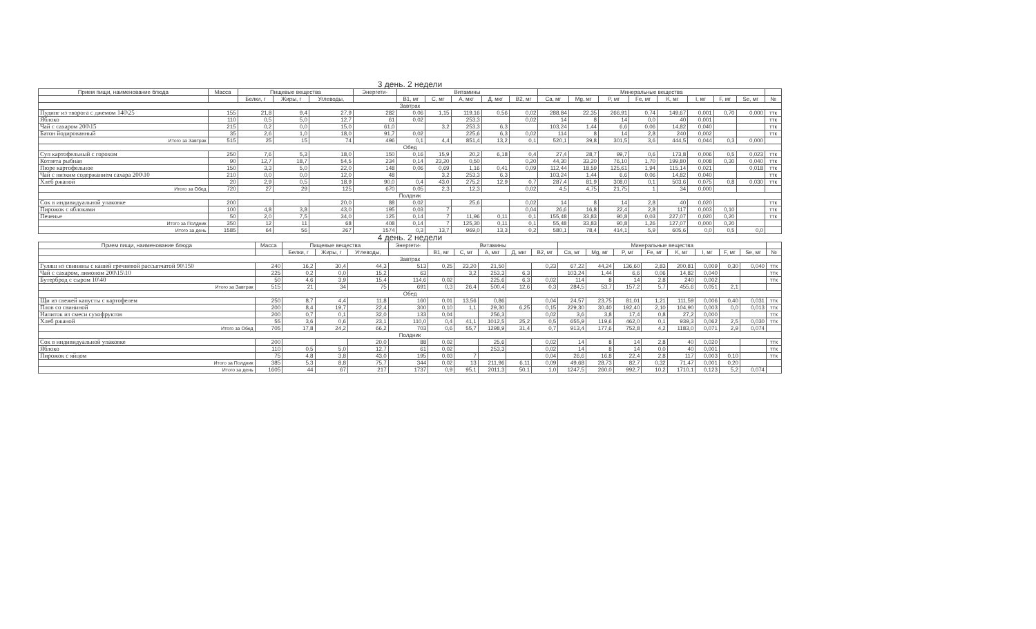3 день. 2 недели
| Прием пищи, наименование блюда | Масса | Пищевые вещества | | | Энергети- | Витамины | | | | | Минеральные вещества | | | | | | | | |
| --- | --- | --- | --- | --- | --- | --- | --- | --- | --- | --- | --- | --- | --- | --- | --- | --- | --- | --- | --- |
| | | Белки, г | Жиры, г | Углеводы, | | B1, мг | C, мг | A, мкг | Д, мкг | B2, мг | Ca, мг | Mg, мг | P, мг | Fe, мг | K, мг | I, мг | F, мг | Se, мг | № |
| Завтрак | | | | | | | | | | | | | | | | | | | |
| Пудинг из творога с джемом 140\25 | 155 | 21,8 | 9,4 | 27,9 | 282 | 0,06 | 1,15 | 119,16 | 0,56 | 0,02 | 288,84 | 22,35 | 266,91 | 0,74 | 149,67 | 0,001 | 0,70 | 0,000 | ттк |
| Яблоко | 110 | 0,5 | 5,0 | 12,7 | 61 | 0,02 | | 253,3 | | 0,02 | 14 | 8 | 14 | 0,0 | 40 | 0,001 | | | ттк |
| Чай с сахаром 200\15 | 215 | 0,2 | 0,0 | 15,0 | 61,0 | | 3,2 | 253,3 | 6,3 | | 103,24 | 1,44 | 6,6 | 0,06 | 14,82 | 0,040 | | | ттк |
| Батон йодированный | 35 | 2,6 | 1,0 | 18,0 | 91,7 | 0,02 | | 225,6 | 6,3 | 0,02 | 114 | 8 | 14 | 2,8 | 240 | 0,002 | | | ттк |
| Итого за Завтрак | 515 | 25 | 15 | 74 | 496 | 0,1 | 4,4 | 851,4 | 13,2 | 0,1 | 520,1 | 39,8 | 301,5 | 3,6 | 444,5 | 0,044 | 0,3 | 0,000 | |
| Обед | | | | | | | | | | | | | | | | | | | |
| Суп картофельный с горохом | 250 | 7,6 | 5,3 | 18,0 | 150 | 0,16 | 15,9 | 20,2 | 6,18 | 0,4 | 27,4 | 28,7 | 99,7 | 0,6 | 173,8 | 0,006 | 0,5 | 0,023 | ттк |
| Котлета рыбная | 90 | 12,7 | 18,7 | 54,5 | 234 | 0,14 | 23,20 | 0,50 | | 0,20 | 44,30 | 33,20 | 76,10 | 1,70 | 199,80 | 0,008 | 0,30 | 0,040 | ттк |
| Пюре картофельное | 150 | 3,3 | 5,0 | 22,0 | 148 | 0,06 | 0,69 | 1,16 | 0,41 | 0,09 | 112,44 | 18,59 | 125,61 | 1,94 | 115,14 | 0,021 | | 0,018 | ттк |
| Чай с низким содержанием сахара 200\10 | 210 | 0,0 | 0,0 | 12,0 | 48 | | 3,2 | 253,3 | 6,3 | | 103,24 | 1,44 | 6,6 | 0,06 | 14,82 | 0,040 | | | ттк |
| Хлеб ржаной | 20 | 2,9 | 0,5 | 18,9 | 90,0 | 0,4 | 43,0 | 275,2 | 12,9 | 0,7 | 287,4 | 81,9 | 308,0 | 0,1 | 503,6 | 0,075 | 0,8 | 0,030 | ттк |
| Итого за Обед | 720 | 27 | 29 | 125 | 670 | 0,05 | 2,3 | 12,3 | | 0,02 | 4,5 | 4,75 | 21,75 | 1 | 34 | 0,000 | | | |
| Полдник | | | | | | | | | | | | | | | | | | | |
| Сок в индивидуальной упаковке | 200 | | | 20,0 | 88 | 0,02 | | 25,6 | | 0,02 | 14 | 8 | 14 | 2,8 | 40 | 0,020 | | | ттк |
| Пирожок с яблоками | 100 | 4,8 | 3,8 | 43,0 | 195 | 0,03 | 7 | | | 0,04 | 26,6 | 16,8 | 22,4 | 2,8 | 117 | 0,003 | 0,10 | | ттк |
| Печенье | 50 | 2,0 | 7,5 | 34,0 | 125 | 0,14 | 7 | 11,96 | 0,11 | 0,1 | 155,48 | 33,83 | 90,8 | 0,03 | 227,07 | 0,020 | 0,20 | | ттк |
| Итого за Полдник | 350 | 12 | 11 | 68 | 408 | 0,14 | 7 | 125,30 | 0,11 | 0,1 | 55,48 | 33,83 | 90,8 | 1,26 | 127,07 | 0,000 | 0,20 | | |
| Итого за день | 1585 | 64 | 56 | 267 | 1574 | 0,3 | 13,7 | 969,0 | 13,3 | 0,2 | 580,1 | 78,4 | 414,1 | 5,9 | 605,6 | 0,0 | 0,5 | 0,0 | |
4 день. 2 недели
| Прием пищи, наименование блюда | Масса | Пищевые вещества | | | Энергети- | Витамины | | | | | Минеральные вещества | | | | | | | | |
| --- | --- | --- | --- | --- | --- | --- | --- | --- | --- | --- | --- | --- | --- | --- | --- | --- | --- | --- | --- |
| | | Белки, г | Жиры, г | Углеводы, | | B1, мг | C, мг | A, мкг | Д, мкг | B2, мг | Ca, мг | Mg, мг | P, мг | Fe, мг | K, мг | I, мг | F, мг | Se, мг | № |
| Завтрак | | | | | | | | | | | | | | | | | | | |
| Гуляш из свинины с кашей гречневой рассыпчатой 90\150 | 240 | 16,2 | 30,4 | 44,3 | 513 | 0,25 | 23,20 | 21,50 | | 0,23 | 67,22 | 44,24 | 136,60 | 2,83 | 200,81 | 0,009 | 0,30 | 0,040 | ттк |
| Чай с сахаром, лимоном 200\15\10 | 225 | 0,2 | 0,0 | 15,2 | 63 | | 3,2 | 253,3 | 6,3 | | 103,24 | 1,44 | 6,6 | 0,06 | 14,82 | 0,040 | | | ттк |
| Бутерброд с сыром 10\40 | 50 | 4,6 | 3,9 | 15,4 | 114,6 | 0,02 | | 225,6 | 6,3 | 0,02 | 114 | 8 | 14 | 2,8 | 240 | 0,002 | | | ттк |
| Итого за Завтрак | 515 | 21 | 34 | 75 | 691 | 0,3 | 26,4 | 500,4 | 12,6 | 0,3 | 284,5 | 53,7 | 157,2 | 5,7 | 455,6 | 0,051 | 2,1 | | |
| Обед | | | | | | | | | | | | | | | | | | | |
| Щи из свежей капусты с картофелем | 250 | 8,7 | 4,4 | 11,8 | 160 | 0,01 | 13,56 | 0,86 | | 0,04 | 24,57 | 23,75 | 81,01 | 1,21 | 111,59 | 0,006 | 0,40 | 0,031 | ттк |
| Плов со свининой | 200 | 8,4 | 19,7 | 22,4 | 300 | 0,10 | 1,1 | 29,30 | 6,25 | 0,15 | 229,30 | 30,40 | 192,40 | 2,10 | 104,90 | 0,003 | 0,0 | 0,013 | ттк |
| Напиток из смеси сухофруктов | 200 | 0,7 | 0,1 | 32,0 | 133 | 0,04 | | 256,3 | | 0,02 | 3,6 | 3,8 | 17,4 | 0,8 | 27,2 | 0,000 | | | ттк |
| Хлеб ржаной | 55 | 3,6 | 0,6 | 23,1 | 110,0 | 0,4 | 41,1 | 1012,5 | 25,2 | 0,5 | 655,9 | 119,6 | 462,0 | 0,1 | 939,3 | 0,062 | 2,5 | 0,030 | ттк |
| Итого за Обед | 705 | 17,8 | 24,2 | 66,2 | 703 | 0,6 | 55,7 | 1298,9 | 31,4 | 0,7 | 913,4 | 177,6 | 752,8 | 4,2 | 1183,0 | 0,071 | 2,9 | 0,074 | |
| Полдник | | | | | | | | | | | | | | | | | | | |
| Сок в индивидуальной упаковке | 200 | | | 20,0 | 88 | 0,02 | | 25,6 | | 0,02 | 14 | 8 | 14 | 2,8 | 40 | 0,020 | | | ттк |
| Яблоко | 110 | 0,5 | 5,0 | 12,7 | 61 | 0,02 | | 253,3 | | 0,02 | 14 | 8 | 14 | 0,0 | 40 | 0,001 | | | ттк |
| Пирожок с яйцом | 75 | 4,8 | 3,8 | 43,0 | 195 | 0,03 | 7 | | | 0,04 | 26,6 | 16,8 | 22,4 | 2,8 | 117 | 0,003 | 0,10 | | ттк |
| Итого за Полдник | 385 | 5,3 | 8,8 | 75,7 | 344 | 0,02 | 13 | 211,96 | 6,11 | 0,09 | 49,68 | 28,73 | 82,7 | 0,32 | 71,47 | 0,001 | 0,20 | | |
| Итого за день | 1605 | 44 | 67 | 217 | 1737 | 0,9 | 95,1 | 2011,3 | 50,1 | 1,0 | 1247,5 | 260,0 | 992,7 | 10,2 | 1710,1 | 0,123 | 5,2 | 0,074 | |